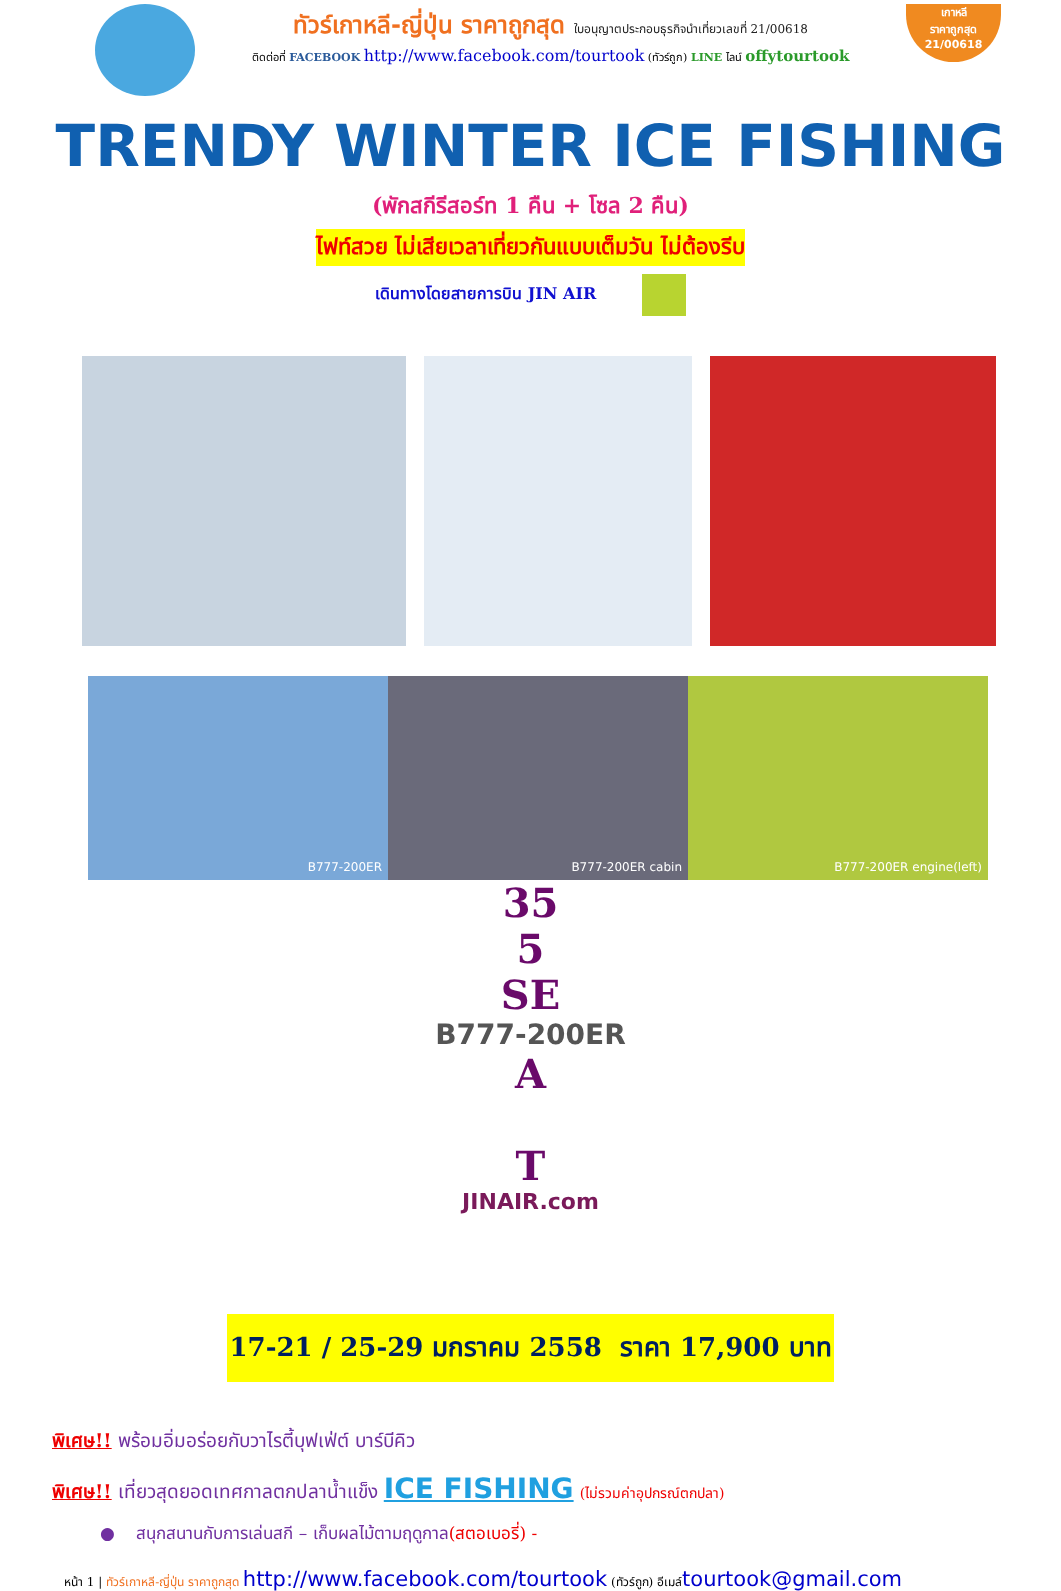ทัวร์เกาหลี-ญี่ปุ่น ราคาถูกสุด ใบอนุญาตประกอบธุรกิจนำเที่ยวเลขที่ 21/00618
ติดต่อที่ FACEBOOK http://www.facebook.com/tourtook (ทัวร์ถูก) LINE ไลน์ offytourtook
เกาหลี
ราคาถูกสุด
21/00618
TRENDY WINTER ICE FISHING
(พักสกีรีสอร์ท 1 คืน + โซล 2 คืน)
ไฟท์สวย ไม่เสียเวลาเที่ยวกันแบบเต็มวัน ไม่ต้องรีบ
เดินทางโดยสายการบิน JIN AIR
B777-200ER B777-200ER cabin B777-200ER engine(left)
35
5
SE
B777-200ER
A
T
JINAIR.com
17-21 / 25-29 มกราคม 2558 ราคา 17,900 บาท
พิเศษ!! พร้อมอิ่มอร่อยกับวาไรตี้บุฟเฟ่ต์ บาร์บีคิว
พิเศษ!! เที่ยวสุดยอดเทศกาลตกปลาน้ำแข็ง ICE FISHING (ไม่รวมค่าอุปกรณ์ตกปลา)
● สนุกสนานกับการเล่นสกี – เก็บผลไม้ตามฤดูกาล(สตอเบอรี่) -
หน้า 1 | ทัวร์เกาหลี-ญี่ปุ่น ราคาถูกสุด http://www.facebook.com/tourtook (ทัวร์ถูก) อีเมล์tourtook@gmail.com